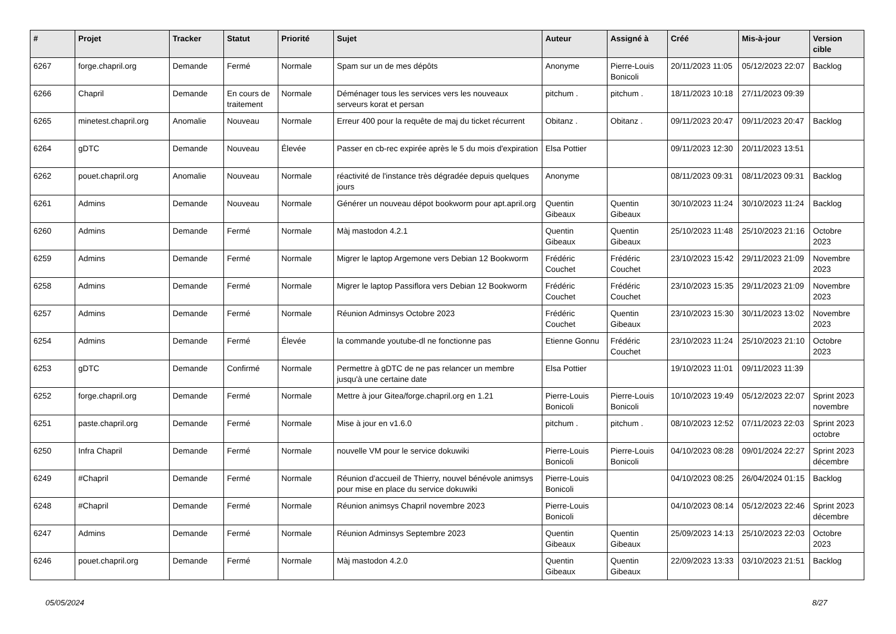| # | Projet | Tracker | Statut | Priorité | Sujet | Auteur | Assigné à | Créé | Mis-à-jour | Version cible |
| --- | --- | --- | --- | --- | --- | --- | --- | --- | --- | --- |
| 6267 | forge.chapril.org | Demande | Fermé | Normale | Spam sur un de mes dépôts | Anonyme | Pierre-Louis Bonicoli | 20/11/2023 11:05 | 05/12/2023 22:07 | Backlog |
| 6266 | Chapril | Demande | En cours de traitement | Normale | Déménager tous les services vers les nouveaux serveurs korat et persan | pitchum . | pitchum . | 18/11/2023 10:18 | 27/11/2023 09:39 | |
| 6265 | minetest.chapril.org | Anomalie | Nouveau | Normale | Erreur 400 pour la requête de maj du ticket récurrent | Obitanz . | Obitanz . | 09/11/2023 20:47 | 09/11/2023 20:47 | Backlog |
| 6264 | gDTC | Demande | Nouveau | Élevée | Passer en cb-rec expirée après le 5 du mois d'expiration | Elsa Pottier | | 09/11/2023 12:30 | 20/11/2023 13:51 | |
| 6262 | pouet.chapril.org | Anomalie | Nouveau | Normale | réactivité de l'instance très dégradée depuis quelques jours | Anonyme | | 08/11/2023 09:31 | 08/11/2023 09:31 | Backlog |
| 6261 | Admins | Demande | Nouveau | Normale | Générer un nouveau dépot bookworm pour apt.april.org | Quentin Gibeaux | Quentin Gibeaux | 30/10/2023 11:24 | 30/10/2023 11:24 | Backlog |
| 6260 | Admins | Demande | Fermé | Normale | Màj mastodon 4.2.1 | Quentin Gibeaux | Quentin Gibeaux | 25/10/2023 11:48 | 25/10/2023 21:16 | Octobre 2023 |
| 6259 | Admins | Demande | Fermé | Normale | Migrer le laptop Argemone vers Debian 12 Bookworm | Frédéric Couchet | Frédéric Couchet | 23/10/2023 15:42 | 29/11/2023 21:09 | Novembre 2023 |
| 6258 | Admins | Demande | Fermé | Normale | Migrer le laptop Passiflora vers Debian 12 Bookworm | Frédéric Couchet | Frédéric Couchet | 23/10/2023 15:35 | 29/11/2023 21:09 | Novembre 2023 |
| 6257 | Admins | Demande | Fermé | Normale | Réunion Adminsys Octobre 2023 | Frédéric Couchet | Quentin Gibeaux | 23/10/2023 15:30 | 30/11/2023 13:02 | Novembre 2023 |
| 6254 | Admins | Demande | Fermé | Élevée | la commande youtube-dl ne fonctionne pas | Etienne Gonnu | Frédéric Couchet | 23/10/2023 11:24 | 25/10/2023 21:10 | Octobre 2023 |
| 6253 | gDTC | Demande | Confirmé | Normale | Permettre à gDTC de ne pas relancer un membre jusqu'à une certaine date | Elsa Pottier | | 19/10/2023 11:01 | 09/11/2023 11:39 | |
| 6252 | forge.chapril.org | Demande | Fermé | Normale | Mettre à jour Gitea/forge.chapril.org en 1.21 | Pierre-Louis Bonicoli | Pierre-Louis Bonicoli | 10/10/2023 19:49 | 05/12/2023 22:07 | Sprint 2023 novembre |
| 6251 | paste.chapril.org | Demande | Fermé | Normale | Mise à jour en v1.6.0 | pitchum . | pitchum . | 08/10/2023 12:52 | 07/11/2023 22:03 | Sprint 2023 octobre |
| 6250 | Infra Chapril | Demande | Fermé | Normale | nouvelle VM pour le service dokuwiki | Pierre-Louis Bonicoli | Pierre-Louis Bonicoli | 04/10/2023 08:28 | 09/01/2024 22:27 | Sprint 2023 décembre |
| 6249 | #Chapril | Demande | Fermé | Normale | Réunion d'accueil de Thierry, nouvel bénévole animsys pour mise en place du service dokuwiki | Pierre-Louis Bonicoli | | 04/10/2023 08:25 | 26/04/2024 01:15 | Backlog |
| 6248 | #Chapril | Demande | Fermé | Normale | Réunion animsys Chapril novembre 2023 | Pierre-Louis Bonicoli | | 04/10/2023 08:14 | 05/12/2023 22:46 | Sprint 2023 décembre |
| 6247 | Admins | Demande | Fermé | Normale | Réunion Adminsys Septembre 2023 | Quentin Gibeaux | Quentin Gibeaux | 25/09/2023 14:13 | 25/10/2023 22:03 | Octobre 2023 |
| 6246 | pouet.chapril.org | Demande | Fermé | Normale | Màj mastodon 4.2.0 | Quentin Gibeaux | Quentin Gibeaux | 22/09/2023 13:33 | 03/10/2023 21:51 | Backlog |
05/05/2024 8/27